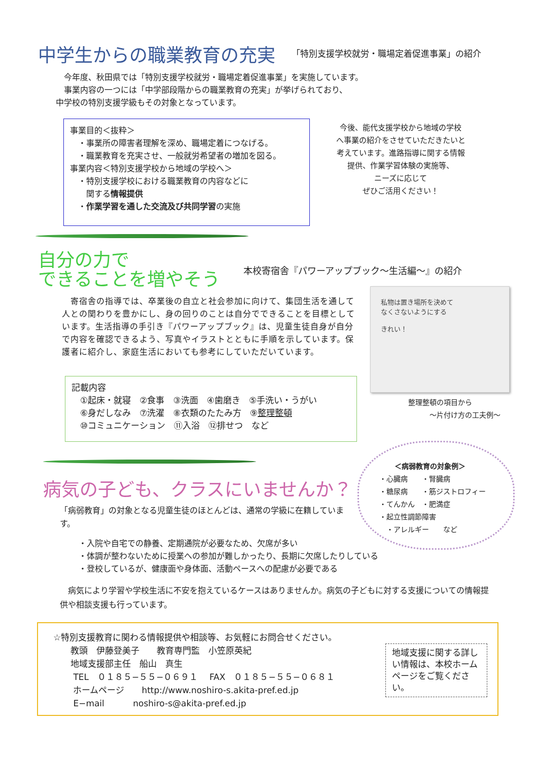中学生からの職業教育の充実
「特別支援学校就労・職場定着促進事業」の紹介
　今年度、秋田県では「特別支援学校就労・職場定着促進事業」を実施しています。
　事業内容の一つには「中学部段階からの職業教育の充実」が挙げられており、
中学校の特別支援学級もその対象となっています。
事業目的＜抜粋＞
　・事業所の障害者理解を深め、職場定着につなげる。
　・職業教育を充実させ、一般就労希望者の増加を図る。
事業内容＜特別支援学校から地域の学校へ＞
　・特別支援学校における職業教育の内容などに
　　関する情報提供
　・作業学習を通した交流及び共同学習の実施
今後、能代支援学校から地域の学校
へ事業の紹介をさせていただきたいと
考えています。進路指導に関する情報
提供、作業学習体験の実施等、
ニーズに応じて
ぜひご活用ください！
自分の力で
できることを増やそう
本校寄宿舎『パワーアップブック～生活編～』の紹介
　寄宿舎の指導では、卒業後の自立と社会参加に向けて、集団生活を通して人との関わりを豊かにし、身の回りのことは自分でできることを目標としています。生活指導の手引き『パワーアップブック』は、児童生徒自身が自分で内容を確認できるよう、写真やイラストとともに手順を示しています。保護者に紹介し、家庭生活においても参考にしていただいています。
私物は置き場所を決めて
なくさないようにする
きれい！
整理整頓の項目から
　　　～片付け方の工夫例～
記載内容
　①起床・就寝　②食事　③洗面　④歯磨き　⑤手洗い・うがい
　⑥身だしなみ　⑦洗濯　⑧衣類のたたみ方　⑨整理整頓
　⑩コミュニケーション　⑪入浴　⑫排せつ　など
病気の子ども、クラスにいませんか？
＜病弱教育の対象例＞
・心臓病　　・腎臓病
・糖尿病　　・筋ジストロフィー
・てんかん　・肥満症
・起立性調節障害
　・アレルギー　　など
「病弱教育」の対象となる児童生徒のほとんどは、通常の学級に在籍しています。
・入院や自宅での静養、定期通院が必要なため、欠席が多い
・体調が整わないために授業への参加が難しかったり、長期に欠席したりしている
・登校しているが、健康面や身体面、活動ペースへの配慮が必要である
　病気により学習や学校生活に不安を抱えているケースはありませんか。病気の子どもに対する支援についての情報提供や相談支援も行っています。
☆特別支援教育に関わる情報提供や相談等、お気軽にお問合せください。
　　教頭　伊藤登美子　　教育専門監　小笠原英紀
　　地域支援部主任　船山　真生
　　 TEL　０１８５−５５−０６９１　 FAX　０１８５−５５−０６８１
　　 ホームページ　　http://www.noshiro-s.akita-pref.ed.jp
　　 E−mail　　　 noshiro-s@akita-pref.ed.jp
地域支援に関する詳しい情報は、本校ホームページをご覧ください。